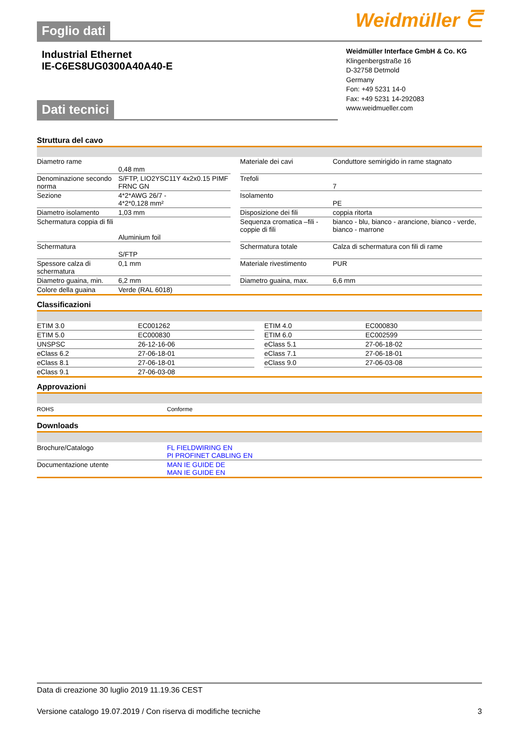Weidmüller ⋶
Foglio dati
Industrial Ethernet
IE-C6ES8UG0300A40A40-E
Weidmüller Interface GmbH & Co. KG
Klingenbergstraße 16
D-32758 Detmold
Germany
Fon: +49 5231 14-0
Fax: +49 5231 14-292083
www.weidmueller.com
Dati tecnici
Struttura del cavo
| Diametro rame | 0,48 mm | | Materiale dei cavi | Conduttore semirigido in rame stagnato |
| Denominazione secondo norma | S/FTP, LIO2YSC11Y 4x2x0.15 PIMF FRNC GN | | Trefoli | 7 |
| Sezione | 4*2*AWG 26/7 - 4*2*0,128 mm² | | Isolamento | PE |
| Diametro isolamento | 1,03 mm | | Disposizione dei fili | coppia ritorta |
| Schermatura coppia di fili | Aluminium foil | | Sequenza cromatica –fili - coppie di fili | bianco - blu, bianco - arancione, bianco - verde, bianco - marrone |
| Schermatura | S/FTP | | Schermatura totale | Calza di schermatura con fili di rame |
| Spessore calza di schermatura | 0,1 mm | | Materiale rivestimento | PUR |
| Diametro guaina, min. | 6,2 mm | | Diametro guaina, max. | 6,6 mm |
| Colore della guaina | Verde (RAL 6018) | | | |
Classificazioni
| ETIM 3.0 | EC001262 | | ETIM 4.0 | EC000830 |
| ETIM 5.0 | EC000830 | | ETIM 6.0 | EC002599 |
| UNSPSC | 26-12-16-06 | | eClass 5.1 | 27-06-18-02 |
| eClass 6.2 | 27-06-18-01 | | eClass 7.1 | 27-06-18-01 |
| eClass 8.1 | 27-06-18-01 | | eClass 9.0 | 27-06-03-08 |
| eClass 9.1 | 27-06-03-08 | | | |
Approvazioni
| ROHS | Conforme |
Downloads
| Brochure/Catalogo | FL FIELDWIRING EN PI PROFINET CABLING EN |
| Documentazione utente | MAN IE GUIDE DE MAN IE GUIDE EN |
Data di creazione 30 luglio 2019 11.19.36 CEST
Versione catalogo 19.07.2019 / Con riserva di modifiche tecniche 3